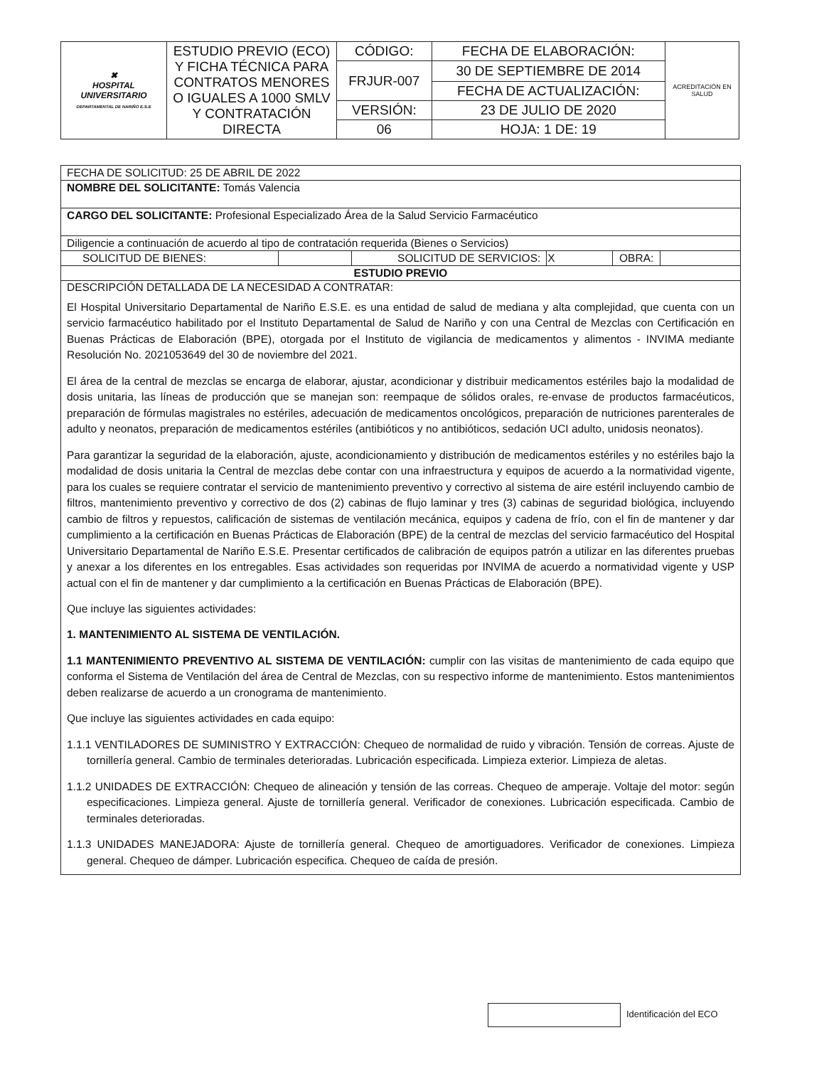| ✖ HOSPITAL UNIVERSITARIO DEPARTAMENTAL DE NARIÑO E.S.E | ESTUDIO PREVIO (ECO) Y FICHA TÉCNICA PARA CONTRATOS MENORES O IGUALES A 1000 SMLV Y CONTRATACIÓN DIRECTA | CÓDIGO: | FECHA DE ELABORACIÓN: | ACREDITACIÓN EN SALUD |
| | | FRJUR-007 | 30 DE SEPTIEMBRE DE 2014 | |
| | | | FECHA DE ACTUALIZACIÓN: | |
| | | VERSIÓN: | 23 DE JULIO DE 2020 | |
| | | 06 | HOJA: 1 DE: 19 | |
FECHA DE SOLICITUD: 25 DE ABRIL DE 2022
NOMBRE DEL SOLICITANTE: Tomás Valencia
CARGO DEL SOLICITANTE: Profesional Especializado Área de la Salud Servicio Farmacéutico
Diligencie a continuación de acuerdo al tipo de contratación requerida (Bienes o Servicios)
| SOLICITUD DE BIENES: | | SOLICITUD DE SERVICIOS: | X | OBRA: | |
ESTUDIO PREVIO
DESCRIPCIÓN DETALLADA DE LA NECESIDAD A CONTRATAR:
El Hospital Universitario Departamental de Nariño E.S.E. es una entidad de salud de mediana y alta complejidad, que cuenta con un servicio farmacéutico habilitado por el Instituto Departamental de Salud de Nariño y con una Central de Mezclas con Certificación en Buenas Prácticas de Elaboración (BPE), otorgada por el Instituto de vigilancia de medicamentos y alimentos - INVIMA mediante Resolución No. 2021053649 del 30 de noviembre del 2021.
El área de la central de mezclas se encarga de elaborar, ajustar, acondicionar y distribuir medicamentos estériles bajo la modalidad de dosis unitaria, las líneas de producción que se manejan son: reempaque de sólidos orales, re-envase de productos farmacéuticos, preparación de fórmulas magistrales no estériles, adecuación de medicamentos oncológicos, preparación de nutriciones parenterales de adulto y neonatos, preparación de medicamentos estériles (antibióticos y no antibióticos, sedación UCI adulto, unidosis neonatos).
Para garantizar la seguridad de la elaboración, ajuste, acondicionamiento y distribución de medicamentos estériles y no estériles bajo la modalidad de dosis unitaria la Central de mezclas debe contar con una infraestructura y equipos de acuerdo a la normatividad vigente, para los cuales se requiere contratar el servicio de mantenimiento preventivo y correctivo al sistema de aire estéril incluyendo cambio de filtros, mantenimiento preventivo y correctivo de dos (2) cabinas de flujo laminar y tres (3) cabinas de seguridad biológica, incluyendo cambio de filtros y repuestos, calificación de sistemas de ventilación mecánica, equipos y cadena de frío, con el fin de mantener y dar cumplimiento a la certificación en Buenas Prácticas de Elaboración (BPE) de la central de mezclas del servicio farmacéutico del Hospital Universitario Departamental de Nariño E.S.E. Presentar certificados de calibración de equipos patrón a utilizar en las diferentes pruebas y anexar a los diferentes en los entregables. Esas actividades son requeridas por INVIMA de acuerdo a normatividad vigente y USP actual con el fin de mantener y dar cumplimiento a la certificación en Buenas Prácticas de Elaboración (BPE).
Que incluye las siguientes actividades:
1. MANTENIMIENTO AL SISTEMA DE VENTILACIÓN.
1.1 MANTENIMIENTO PREVENTIVO AL SISTEMA DE VENTILACIÓN: cumplir con las visitas de mantenimiento de cada equipo que conforma el Sistema de Ventilación del área de Central de Mezclas, con su respectivo informe de mantenimiento. Estos mantenimientos deben realizarse de acuerdo a un cronograma de mantenimiento.
Que incluye las siguientes actividades en cada equipo:
1.1.1 VENTILADORES DE SUMINISTRO Y EXTRACCIÓN: Chequeo de normalidad de ruido y vibración. Tensión de correas. Ajuste de tornillería general. Cambio de terminales deterioradas. Lubricación especificada. Limpieza exterior. Limpieza de aletas.
1.1.2 UNIDADES DE EXTRACCIÓN: Chequeo de alineación y tensión de las correas. Chequeo de amperaje. Voltaje del motor: según especificaciones. Limpieza general. Ajuste de tornillería general. Verificador de conexiones. Lubricación especificada. Cambio de terminales deterioradas.
1.1.3 UNIDADES MANEJADORA: Ajuste de tornillería general. Chequeo de amortiguadores. Verificador de conexiones. Limpieza general. Chequeo de dámper. Lubricación especifica. Chequeo de caída de presión.
Identificación del ECO